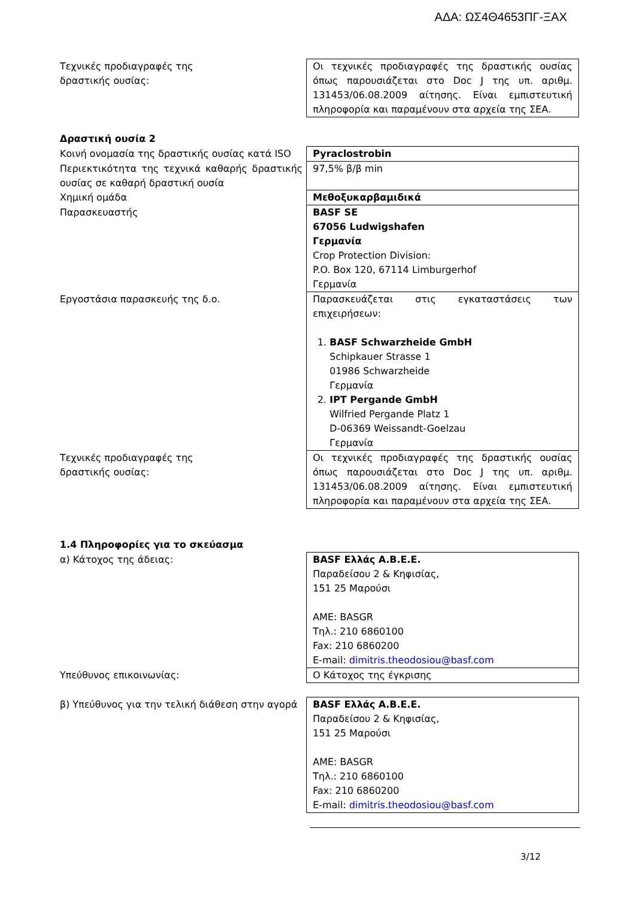ΑΔΑ: ΩΣ4Θ4653ΠΓ-ΞΑΧ
| Τεχνικές προδιαγραφές της δραστικής ουσίας: | Οι τεχνικές προδιαγραφές της δραστικής ουσίας όπως παρουσιάζεται στο Doc J της υπ. αριθμ. 131453/06.08.2009 αίτησης. Είναι εμπιστευτική πληροφορία και παραμένουν στα αρχεία της ΣΕΑ. |
Δραστική ουσία 2
| Κοινή ονομασία της δραστικής ουσίας κατά ISO | Pyraclostrobin |
| Περιεκτικότητα της τεχνικά καθαρής δραστικής ουσίας σε καθαρή δραστική ουσία | 97,5% β/β min |
| Χημική ομάδα | Μεθοξυκαρβαμιδικά |
| Παρασκευαστής | BASF SE 67056 Ludwigshafen Γερμανία Crop Protection Division: P.O. Box 120, 67114 Limburgerhof Γερμανία |
| Εργοστάσια παρασκευής της δ.ο. | Παρασκευάζεται στις εγκαταστάσεις των επιχειρήσεων: 1. BASF Schwarzheide GmbH Schipkauer Strasse 1 01986 Schwarzheide Γερμανία 2. IPT Pergande GmbH Wilfried Pergande Platz 1 D-06369 Weissandt-Goelzau Γερμανία |
| Τεχνικές προδιαγραφές της δραστικής ουσίας: | Οι τεχνικές προδιαγραφές της δραστικής ουσίας όπως παρουσιάζεται στο Doc J της υπ. αριθμ. 131453/06.08.2009 αίτησης. Είναι εμπιστευτική πληροφορία και παραμένουν στα αρχεία της ΣΕΑ. |
1.4 Πληροφορίες για το σκεύασμα
| α) Κάτοχος της άδειας: | BASF Ελλάς Α.Β.Ε.Ε. Παραδείσου 2 & Κηφισίας, 151 25 Μαρούσι AME: BASGR Τηλ.: 210 6860100 Fax: 210 6860200 E-mail: dimitris.theodosiou@basf.com |
| Υπεύθυνος επικοινωνίας: | Ο Κάτοχος της έγκρισης |
| β) Υπεύθυνος για την τελική διάθεση στην αγορά | BASF Ελλάς Α.Β.Ε.Ε. Παραδείσου 2 & Κηφισίας, 151 25 Μαρούσι AME: BASGR Τηλ.: 210 6860100 Fax: 210 6860200 E-mail: dimitris.theodosiou@basf.com |
3/12